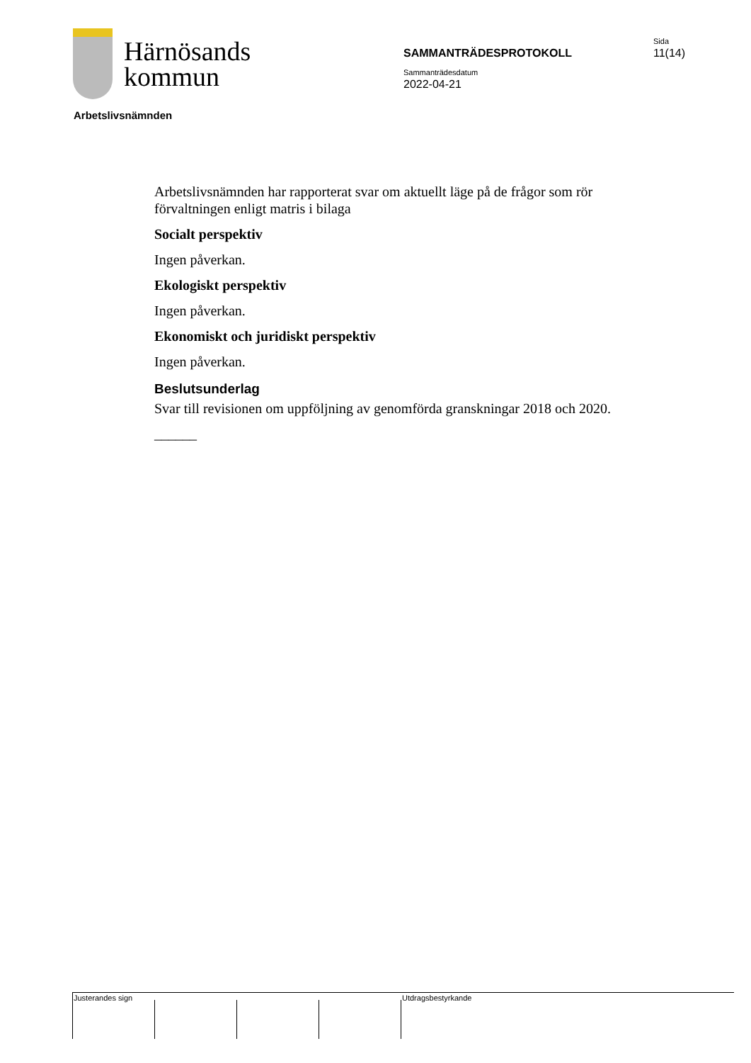Härnösands
kommun
Sida
11(14)
SAMMANTRÄDESPROTOKOLL
Sammanträdesdatum
2022-04-21
Arbetslivsnämnden
Arbetslivsnämnden har rapporterat svar om aktuellt läge på de frågor som rör förvaltningen enligt matris i bilaga
Socialt perspektiv
Ingen påverkan.
Ekologiskt perspektiv
Ingen påverkan.
Ekonomiskt och juridiskt perspektiv
Ingen påverkan.
Beslutsunderlag
Svar till revisionen om uppföljning av genomförda granskningar 2018 och 2020.
______
Justerandes sign Utdragsbestyrkande